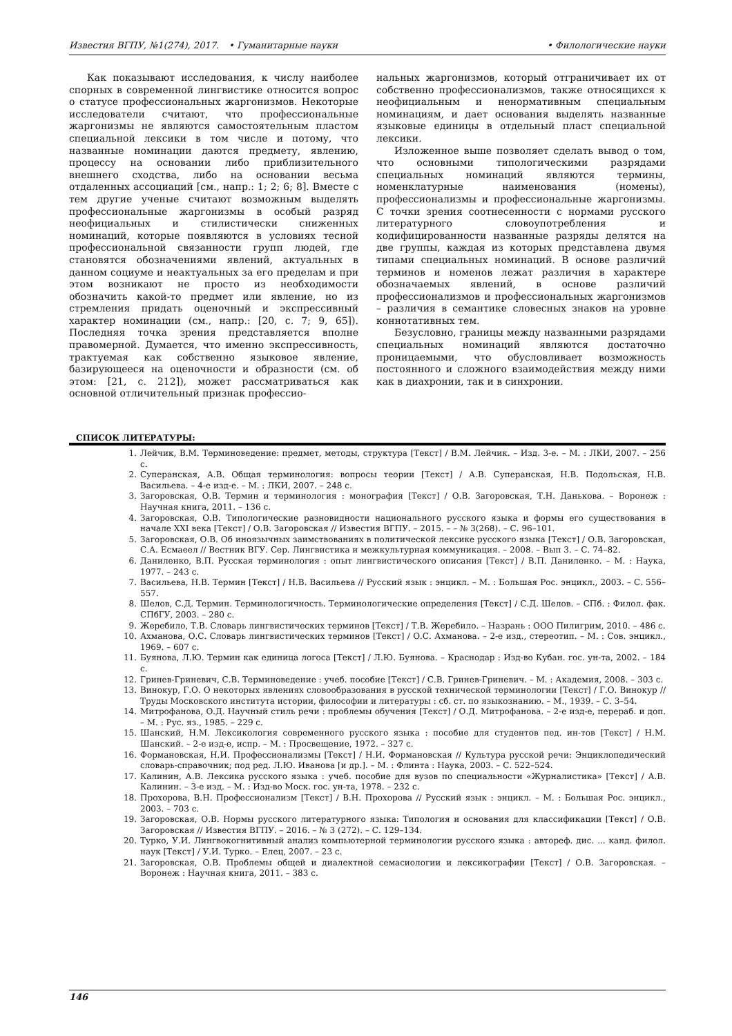Известия ВГПУ, №1(274), 2017. • Гуманитарные науки • Филологические науки
Как показывают исследования, к числу наиболее спорных в современной лингвистике относится вопрос о статусе профессиональных жаргонизмов. Некоторые исследователи считают, что профессиональные жаргонизмы не являются самостоятельным пластом специальной лексики в том числе и потому, что названные номинации даются предмету, явлению, процессу на основании либо приблизительного внешнего сходства, либо на основании весьма отдаленных ассоциаций [см., напр.: 1; 2; 6; 8]. Вместе с тем другие ученые считают возможным выделять профессиональные жаргонизмы в особый разряд неофициальных и стилистически сниженных номинаций, которые появляются в условиях тесной профессиональной связанности групп людей, где становятся обозначениями явлений, актуальных в данном социуме и неактуальных за его пределам и при этом возникают не просто из необходимости обозначить какой-то предмет или явление, но из стремления придать оценочный и экспрессивный характер номинации (см., напр.: [20, с. 7; 9, 65]). Последняя точка зрения представляется вполне правомерной. Думается, что именно экспрессивность, трактуемая как собственно языковое явление, базирующееся на оценочности и образности (см. об этом: [21, с. 212]), может рассматриваться как основной отличительный признак профессио-
нальных жаргонизмов, который отграничивает их от собственно профессионализмов, также относящихся к неофициальным и ненормативным специальным номинациям, и дает основания выделять названные языковые единицы в отдельный пласт специальной лексики.
Изложенное выше позволяет сделать вывод о том, что основными типологическими разрядами специальных номинаций являются термины, номенклатурные наименования (номены), профессионализмы и профессиональные жаргонизмы. С точки зрения соотнесенности с нормами русского литературного словоупотребления и кодифицированности названные разряды делятся на две группы, каждая из которых представлена двумя типами специальных номинаций. В основе различий терминов и номенов лежат различия в характере обозначаемых явлений, в основе различий профессионализмов и профессиональных жаргонизмов – различия в семантике словесных знаков на уровне коннотативных тем.
Безусловно, границы между названными разрядами специальных номинаций являются достаточно проницаемыми, что обусловливает возможность постоянного и сложного взаимодействия между ними как в диахронии, так и в синхронии.
СПИСОК ЛИТЕРАТУРЫ:
1. Лейчик, В.М. Терминоведение: предмет, методы, структура [Текст] / В.М. Лейчик. – Изд. 3-е. – М. : ЛКИ, 2007. – 256 с.
2. Суперанская, А.В. Общая терминология: вопросы теории [Текст] / А.В. Суперанская, Н.В. Подольская, Н.В. Васильева. – 4-е изд-е. – М. : ЛКИ, 2007. – 248 с.
3. Загоровская, О.В. Термин и терминология : монография [Текст] / О.В. Загоровская, Т.Н. Данькова. – Воронеж : Научная книга, 2011. – 136 с.
4. Загоровская, О.В. Типологические разновидности национального русского языка и формы его существования в начале XXI века [Текст] / О.В. Загоровская // Известия ВГПУ. – 2015. – – № 3(268). – С. 96–101.
5. Загоровская, О.В. Об иноязычных заимствованиях в политической лексике русского языка [Текст] / О.В. Загоровская, С.А. Есмаеел // Вестник ВГУ. Сер. Лингвистика и межкультурная коммуникация. – 2008. – Вып 3. – С. 74–82.
6. Даниленко, В.П. Русская терминология : опыт лингвистического описания [Текст] / В.П. Даниленко. – М. : Наука, 1977. – 243 с.
7. Васильева, Н.В. Термин [Текст] / Н.В. Васильева // Русский язык : энцикл. – М. : Большая Рос. энцикл., 2003. – С. 556–557.
8. Шелов, С.Д. Термин. Терминологичность. Терминологические определения [Текст] / С.Д. Шелов. – СПб. : Филол. фак. СПбГУ, 2003. – 280 с.
9. Жеребило, Т.В. Словарь лингвистических терминов [Текст] / Т.В. Жеребило. – Назрань : ООО Пилигрим, 2010. – 486 с.
10. Ахманова, О.С. Словарь лингвистических терминов [Текст] / О.С. Ахманова. – 2-е изд., стереотип. – М. : Сов. энцикл., 1969. – 607 с.
11. Буянова, Л.Ю. Термин как единица логоса [Текст] / Л.Ю. Буянова. – Краснодар : Изд-во Кубан. гос. ун-та, 2002. – 184 с.
12. Гринев-Гриневич, С.В. Терминоведение : учеб. пособие [Текст] / С.В. Гринев-Гриневич. – М. : Академия, 2008. – 303 с.
13. Винокур, Г.О. О некоторых явлениях словообразования в русской технической терминологии [Текст] / Г.О. Винокур // Труды Московского института истории, философии и литературы : сб. ст. по языкознанию. – М., 1939. – С. 3–54.
14. Митрофанова, О.Д. Научный стиль речи : проблемы обучения [Текст] / О.Д. Митрофанова. – 2-е изд-е, перераб. и доп. – М. : Рус. яз., 1985. – 229 с.
15. Шанский, Н.М. Лексикология современного русского языка : пособие для студентов пед. ин-тов [Текст] / Н.М. Шанский. – 2-е изд-е, испр. – М. : Просвещение, 1972. – 327 с.
16. Формановская, Н.И. Профессионализмы [Текст] / Н.И. Формановская // Культура русской речи: Энциклопедический словарь-справочник; под ред. Л.Ю. Иванова [и др.]. – М. : Флинта : Наука, 2003. – С. 522–524.
17. Калинин, А.В. Лексика русского языка : учеб. пособие для вузов по специальности «Журналистика» [Текст] / А.В. Калинин. – 3-е изд. – М. : Изд-во Моск. гос. ун-та, 1978. – 232 с.
18. Прохорова, В.Н. Профессионализм [Текст] / В.Н. Прохорова // Русский язык : энцикл. – М. : Большая Рос. энцикл., 2003. – 703 с.
19. Загоровская, О.В. Нормы русского литературного языка: Типология и основания для классификации [Текст] / О.В. Загоровская // Известия ВГПУ. – 2016. – № 3 (272). – С. 129–134.
20. Турко, У.И. Лингвокогнитивный анализ компьютерной терминологии русского языка : автореф. дис. ... канд. филол. наук [Текст] / У.И. Турко. – Елец, 2007. – 23 с.
21. Загоровская, О.В. Проблемы общей и диалектной семасиологии и лексикографии [Текст] / О.В. Загоровская. – Воронеж : Научная книга, 2011. – 383 с.
146